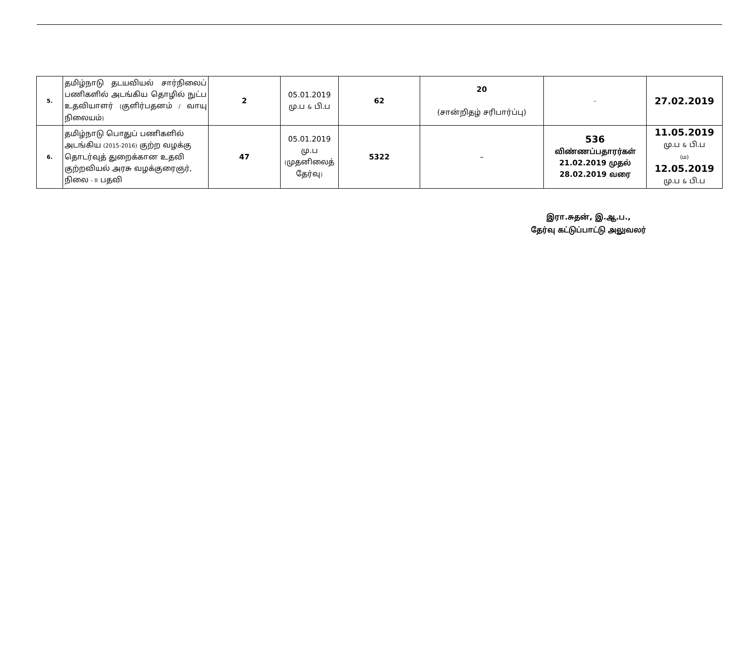| 5. | தமிழ்நாடு தடயவியல் சார்நிலைப் பணிகளில் அடங்கிய தொழில் நுட்ப உதவியாளர் ( குளிர்பதனம் / வாயு நிலையம் ) | 2 | 05.01.2019 மு.ப & பி.ப | 62 | 20 (சான்றிதழ் சரிபார்ப்பு) | – | 27.02.2019 |
| 6. | தமிழ்நாடு பொதுப் பணிகளில் அடங்கிய (2015-2016) குற்ற வழக்கு தொடர்வுத் துறைக்கான உதவி குற்றவியல் அரசு வழக்குரைஞர், நிலை - II பதவி | 47 | 05.01.2019 மு.ப ( முதனிலைத் தேர்வு ) | 5322 | – | 536 விண்ணப்பதாரர்கள் 21.02.2019 முதல் 28.02.2019 வரை | 11.05.2019 மு.ப & பி.ப (ம) 12.05.2019 மு.ப & பி.ப |
இரா.சுதன், இ.ஆ.ப.,
தேர்வு கட்டுப்பாட்டு அலுவலர்